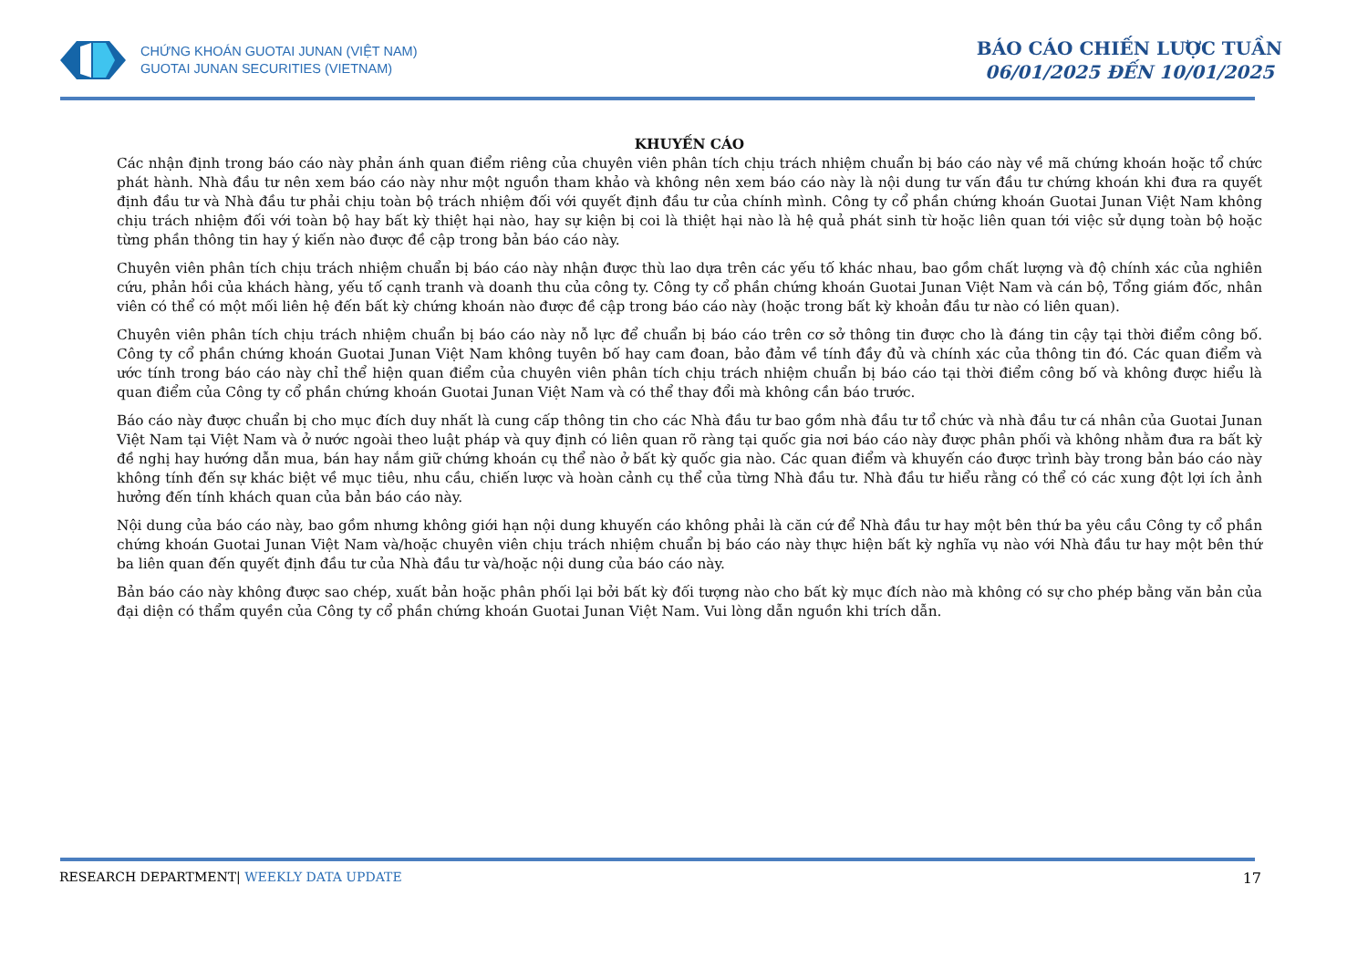CHỨNG KHOÁN GUOTAI JUNAN (VIỆT NAM)
GUOTAI JUNAN SECURITIES (VIETNAM)
BÁO CÁO CHIẾN LƯỢC TUẦN
06/01/2025 ĐẾN 10/01/2025
KHUYẾN CÁO
Các nhận định trong báo cáo này phản ánh quan điểm riêng của chuyên viên phân tích chịu trách nhiệm chuẩn bị báo cáo này về mã chứng khoán hoặc tổ chức phát hành. Nhà đầu tư nên xem báo cáo này như một nguồn tham khảo và không nên xem báo cáo này là nội dung tư vấn đầu tư chứng khoán khi đưa ra quyết định đầu tư và Nhà đầu tư phải chịu toàn bộ trách nhiệm đối với quyết định đầu tư của chính mình. Công ty cổ phần chứng khoán Guotai Junan Việt Nam không chịu trách nhiệm đối với toàn bộ hay bất kỳ thiệt hại nào, hay sự kiện bị coi là thiệt hại nào là hệ quả phát sinh từ hoặc liên quan tới việc sử dụng toàn bộ hoặc từng phần thông tin hay ý kiến nào được đề cập trong bản báo cáo này.
Chuyên viên phân tích chịu trách nhiệm chuẩn bị báo cáo này nhận được thù lao dựa trên các yếu tố khác nhau, bao gồm chất lượng và độ chính xác của nghiên cứu, phản hồi của khách hàng, yếu tố cạnh tranh và doanh thu của công ty. Công ty cổ phần chứng khoán Guotai Junan Việt Nam và cán bộ, Tổng giám đốc, nhân viên có thể có một mối liên hệ đến bất kỳ chứng khoán nào được đề cập trong báo cáo này (hoặc trong bất kỳ khoản đầu tư nào có liên quan).
Chuyên viên phân tích chịu trách nhiệm chuẩn bị báo cáo này nỗ lực để chuẩn bị báo cáo trên cơ sở thông tin được cho là đáng tin cậy tại thời điểm công bố. Công ty cổ phần chứng khoán Guotai Junan Việt Nam không tuyên bố hay cam đoan, bảo đảm về tính đầy đủ và chính xác của thông tin đó. Các quan điểm và ước tính trong báo cáo này chỉ thể hiện quan điểm của chuyên viên phân tích chịu trách nhiệm chuẩn bị báo cáo tại thời điểm công bố và không được hiểu là quan điểm của Công ty cổ phần chứng khoán Guotai Junan Việt Nam và có thể thay đổi mà không cần báo trước.
Báo cáo này được chuẩn bị cho mục đích duy nhất là cung cấp thông tin cho các Nhà đầu tư bao gồm nhà đầu tư tổ chức và nhà đầu tư cá nhân của Guotai Junan Việt Nam tại Việt Nam và ở nước ngoài theo luật pháp và quy định có liên quan rõ ràng tại quốc gia nơi báo cáo này được phân phối và không nhằm đưa ra bất kỳ đề nghị hay hướng dẫn mua, bán hay nắm giữ chứng khoán cụ thể nào ở bất kỳ quốc gia nào. Các quan điểm và khuyến cáo được trình bày trong bản báo cáo này không tính đến sự khác biệt về mục tiêu, nhu cầu, chiến lược và hoàn cảnh cụ thể của từng Nhà đầu tư. Nhà đầu tư hiểu rằng có thể có các xung đột lợi ích ảnh hưởng đến tính khách quan của bản báo cáo này.
Nội dung của báo cáo này, bao gồm nhưng không giới hạn nội dung khuyến cáo không phải là căn cứ để Nhà đầu tư hay một bên thứ ba yêu cầu Công ty cổ phần chứng khoán Guotai Junan Việt Nam và/hoặc chuyên viên chịu trách nhiệm chuẩn bị báo cáo này thực hiện bất kỳ nghĩa vụ nào với Nhà đầu tư hay một bên thứ ba liên quan đến quyết định đầu tư của Nhà đầu tư và/hoặc nội dung của báo cáo này.
Bản báo cáo này không được sao chép, xuất bản hoặc phân phối lại bởi bất kỳ đối tượng nào cho bất kỳ mục đích nào mà không có sự cho phép bằng văn bản của đại diện có thẩm quyền của Công ty cổ phần chứng khoán Guotai Junan Việt Nam. Vui lòng dẫn nguồn khi trích dẫn.
RESEARCH DEPARTMENT| WEEKLY DATA UPDATE 17